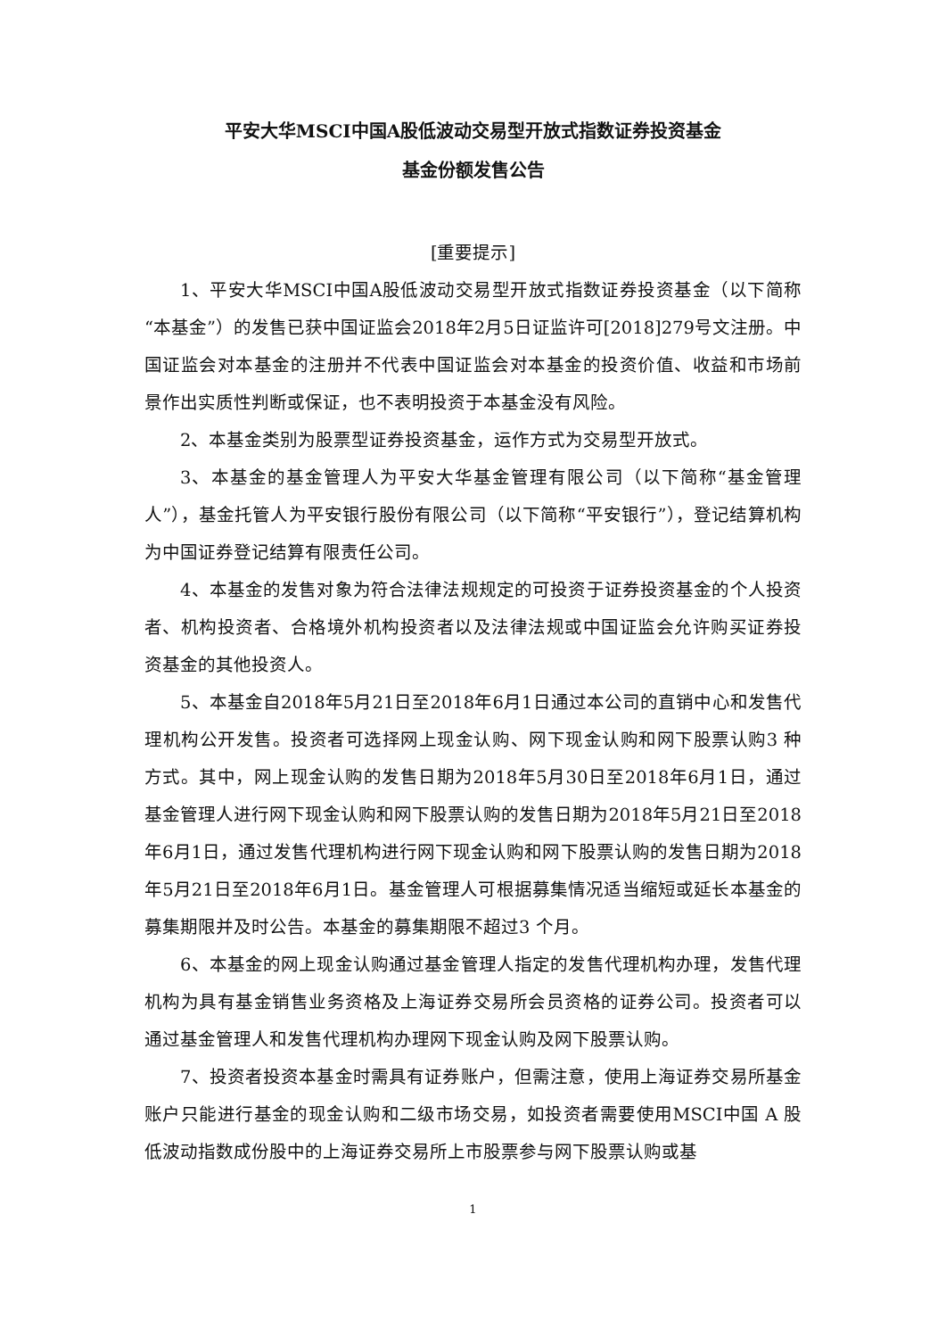平安大华MSCI中国A股低波动交易型开放式指数证券投资基金
基金份额发售公告
[重要提示]
1、平安大华MSCI中国A股低波动交易型开放式指数证券投资基金（以下简称“本基金”）的发售已获中国证监会2018年2月5日证监许可[2018]279号文注册。中国证监会对本基金的注册并不代表中国证监会对本基金的投资价值、收益和市场前景作出实质性判断或保证，也不表明投资于本基金没有风险。
2、本基金类别为股票型证券投资基金，运作方式为交易型开放式。
3、本基金的基金管理人为平安大华基金管理有限公司（以下简称“基金管理人”），基金托管人为平安银行股份有限公司（以下简称“平安银行”），登记结算机构为中国证券登记结算有限责任公司。
4、本基金的发售对象为符合法律法规规定的可投资于证券投资基金的个人投资者、机构投资者、合格境外机构投资者以及法律法规或中国证监会允许购买证券投资基金的其他投资人。
5、本基金自2018年5月21日至2018年6月1日通过本公司的直销中心和发售代理机构公开发售。投资者可选择网上现金认购、网下现金认购和网下股票认购3 种方式。其中，网上现金认购的发售日期为2018年5月30日至2018年6月1日，通过基金管理人进行网下现金认购和网下股票认购的发售日期为2018年5月21日至2018年6月1日，通过发售代理机构进行网下现金认购和网下股票认购的发售日期为2018年5月21日至2018年6月1日。基金管理人可根据募集情况适当缩短或延长本基金的募集期限并及时公告。本基金的募集期限不超过3 个月。
6、本基金的网上现金认购通过基金管理人指定的发售代理机构办理，发售代理机构为具有基金销售业务资格及上海证券交易所会员资格的证券公司。投资者可以通过基金管理人和发售代理机构办理网下现金认购及网下股票认购。
7、投资者投资本基金时需具有证券账户，但需注意，使用上海证券交易所基金账户只能进行基金的现金认购和二级市场交易，如投资者需要使用MSCI中国 A 股低波动指数成份股中的上海证券交易所上市股票参与网下股票认购或基
1